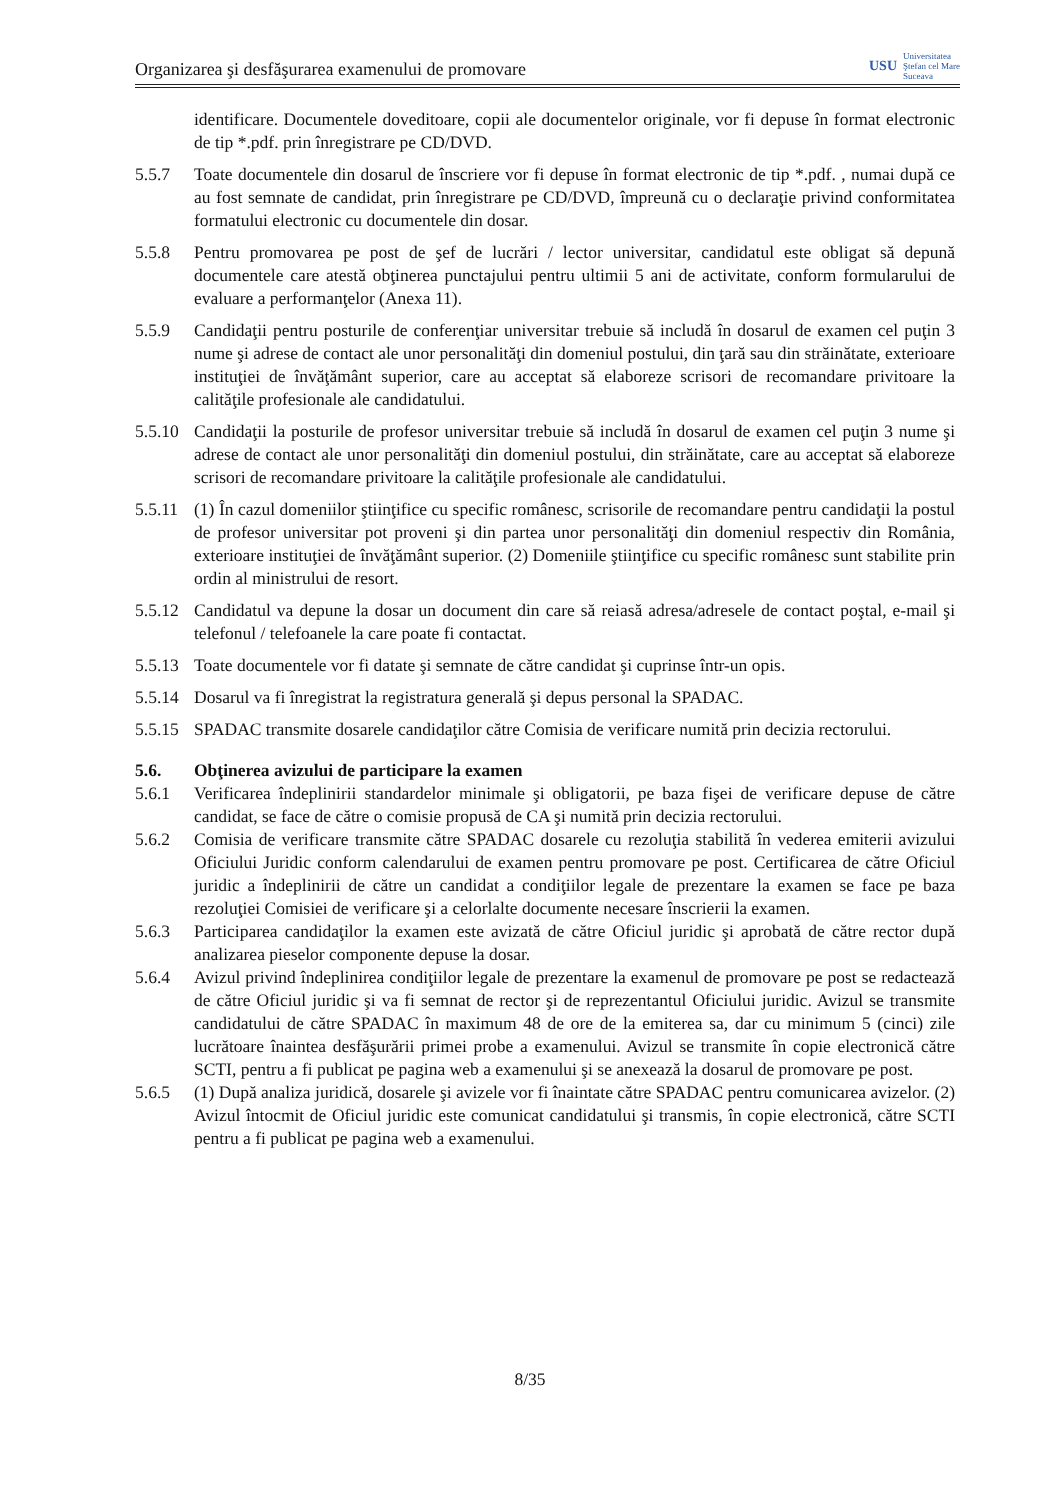Organizarea şi desfăşurarea examenului de promovare USU Universitatea
Ştefan cel Mare
Suceava
identificare. Documentele doveditoare, copii ale documentelor originale, vor fi depuse în format electronic de tip *.pdf. prin înregistrare pe CD/DVD.
5.5.7 Toate documentele din dosarul de înscriere vor fi depuse în format electronic de tip *.pdf. , numai după ce au fost semnate de candidat, prin înregistrare pe CD/DVD, împreună cu o declaraţie privind conformitatea formatului electronic cu documentele din dosar.
5.5.8 Pentru promovarea pe post de şef de lucrări / lector universitar, candidatul este obligat să depună documentele care atestă obţinerea punctajului pentru ultimii 5 ani de activitate, conform formularului de evaluare a performanţelor (Anexa 11).
5.5.9 Candidaţii pentru posturile de conferenţiar universitar trebuie să includă în dosarul de examen cel puţin 3 nume şi adrese de contact ale unor personalităţi din domeniul postului, din ţară sau din străinătate, exterioare instituţiei de învăţământ superior, care au acceptat să elaboreze scrisori de recomandare privitoare la calităţile profesionale ale candidatului.
5.5.10 Candidaţii la posturile de profesor universitar trebuie să includă în dosarul de examen cel puţin 3 nume şi adrese de contact ale unor personalităţi din domeniul postului, din străinătate, care au acceptat să elaboreze scrisori de recomandare privitoare la calităţile profesionale ale candidatului.
5.5.11 (1) În cazul domeniilor ştiinţifice cu specific românesc, scrisorile de recomandare pentru candidaţii la postul de profesor universitar pot proveni şi din partea unor personalităţi din domeniul respectiv din România, exterioare instituţiei de învăţământ superior. (2) Domeniile ştiinţifice cu specific românesc sunt stabilite prin ordin al ministrului de resort.
5.5.12 Candidatul va depune la dosar un document din care să reiasă adresa/adresele de contact poştal, e-mail şi telefonul / telefoanele la care poate fi contactat.
5.5.13 Toate documentele vor fi datate şi semnate de către candidat şi cuprinse într-un opis.
5.5.14 Dosarul va fi înregistrat la registratura generală şi depus personal la SPADAC.
5.5.15 SPADAC transmite dosarele candidaţilor către Comisia de verificare numită prin decizia rectorului.
5.6. Obţinerea avizului de participare la examen
5.6.1 Verificarea îndeplinirii standardelor minimale şi obligatorii, pe baza fişei de verificare depuse de către candidat, se face de către o comisie propusă de CA şi numită prin decizia rectorului.
5.6.2 Comisia de verificare transmite către SPADAC dosarele cu rezoluţia stabilită în vederea emiterii avizului Oficiului Juridic conform calendarului de examen pentru promovare pe post. Certificarea de către Oficiul juridic a îndeplinirii de către un candidat a condiţiilor legale de prezentare la examen se face pe baza rezoluţiei Comisiei de verificare şi a celorlalte documente necesare înscrierii la examen.
5.6.3 Participarea candidaţilor la examen este avizată de către Oficiul juridic şi aprobată de către rector după analizarea pieselor componente depuse la dosar.
5.6.4 Avizul privind îndeplinirea condiţiilor legale de prezentare la examenul de promovare pe post se redactează de către Oficiul juridic şi va fi semnat de rector şi de reprezentantul Oficiului juridic. Avizul se transmite candidatului de către SPADAC în maximum 48 de ore de la emiterea sa, dar cu minimum 5 (cinci) zile lucrătoare înaintea desfăşurării primei probe a examenului. Avizul se transmite în copie electronică către SCTI, pentru a fi publicat pe pagina web a examenului şi se anexează la dosarul de promovare pe post.
5.6.5 (1) După analiza juridică, dosarele şi avizele vor fi înaintate către SPADAC pentru comunicarea avizelor. (2) Avizul întocmit de Oficiul juridic este comunicat candidatului şi transmis, în copie electronică, către SCTI pentru a fi publicat pe pagina web a examenului.
8/35